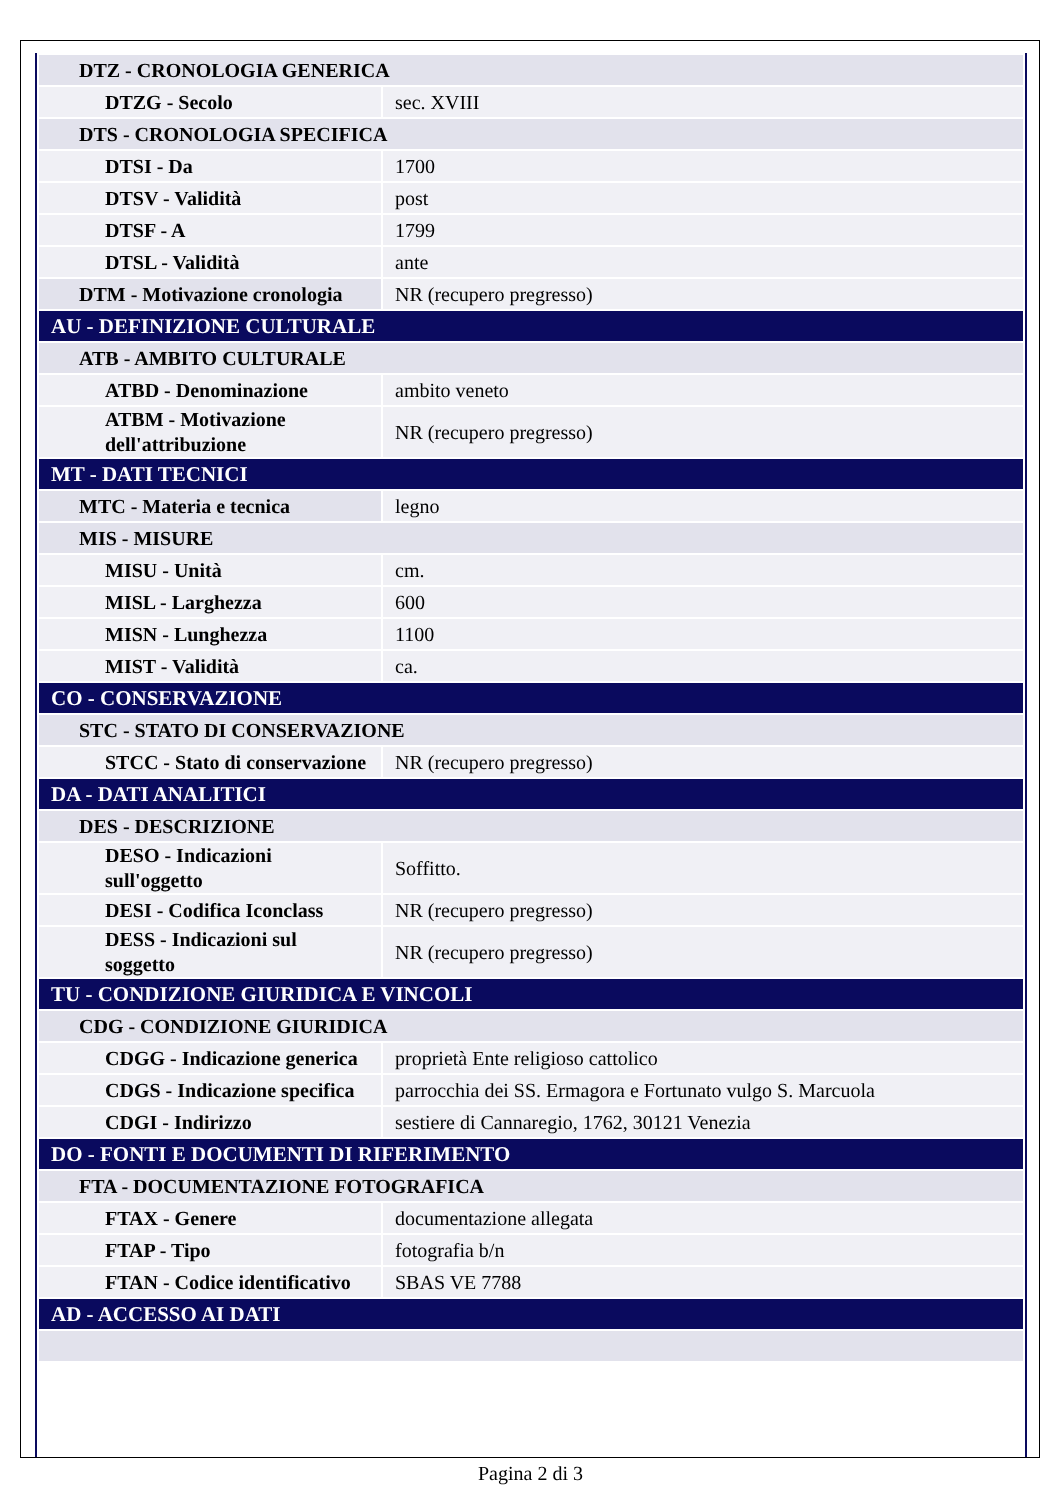| DTZ - CRONOLOGIA GENERICA | |
| DTZG - Secolo | sec. XVIII |
| DTS - CRONOLOGIA SPECIFICA | |
| DTSI - Da | 1700 |
| DTSV - Validità | post |
| DTSF - A | 1799 |
| DTSL - Validità | ante |
| DTM - Motivazione cronologia | NR (recupero pregresso) |
| AU - DEFINIZIONE CULTURALE | |
| ATB - AMBITO CULTURALE | |
| ATBD - Denominazione | ambito veneto |
| ATBM - Motivazione dell'attribuzione | NR (recupero pregresso) |
| MT - DATI TECNICI | |
| MTC - Materia e tecnica | legno |
| MIS - MISURE | |
| MISU - Unità | cm. |
| MISL - Larghezza | 600 |
| MISN - Lunghezza | 1100 |
| MIST - Validità | ca. |
| CO - CONSERVAZIONE | |
| STC - STATO DI CONSERVAZIONE | |
| STCC - Stato di conservazione | NR (recupero pregresso) |
| DA - DATI ANALITICI | |
| DES - DESCRIZIONE | |
| DESO - Indicazioni sull'oggetto | Soffitto. |
| DESI - Codifica Iconclass | NR (recupero pregresso) |
| DESS - Indicazioni sul soggetto | NR (recupero pregresso) |
| TU - CONDIZIONE GIURIDICA E VINCOLI | |
| CDG - CONDIZIONE GIURIDICA | |
| CDGG - Indicazione generica | proprietà Ente religioso cattolico |
| CDGS - Indicazione specifica | parrocchia dei SS. Ermagora e Fortunato vulgo S. Marcuola |
| CDGI - Indirizzo | sestiere di Cannaregio, 1762, 30121 Venezia |
| DO - FONTI E DOCUMENTI DI RIFERIMENTO | |
| FTA - DOCUMENTAZIONE FOTOGRAFICA | |
| FTAX - Genere | documentazione allegata |
| FTAP - Tipo | fotografia b/n |
| FTAN - Codice identificativo | SBAS VE 7788 |
| AD - ACCESSO AI DATI | |
Pagina 2 di 3